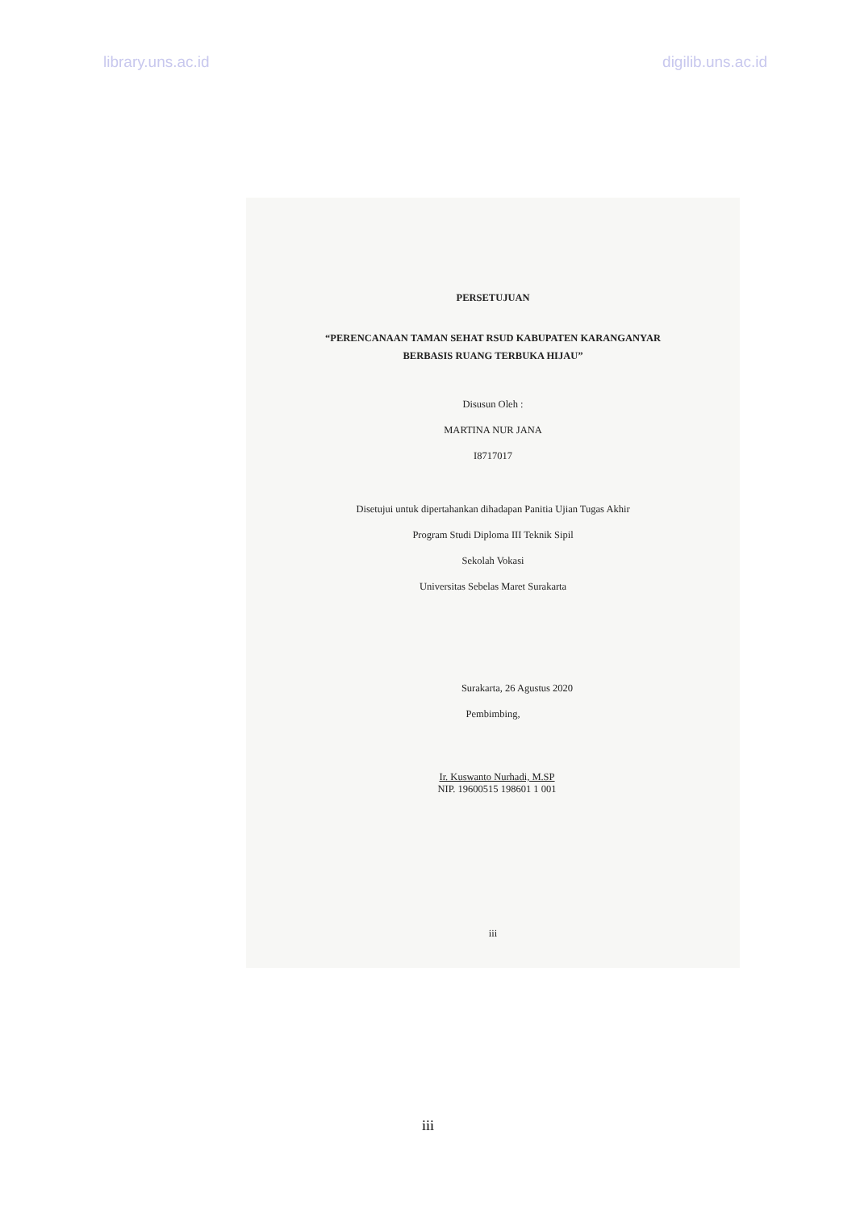library.uns.ac.id digilib.uns.ac.id
PERSETUJUAN
“PERENCANAAN TAMAN SEHAT RSUD KABUPATEN KARANGANYAR
BERBASIS RUANG TERBUKA HIJAU”
Disusun Oleh :
MARTINA NUR JANA
I8717017
Disetujui untuk dipertahankan dihadapan Panitia Ujian Tugas Akhir
Program Studi Diploma III Teknik Sipil
Sekolah Vokasi
Universitas Sebelas Maret Surakarta
Surakarta, 26 Agustus 2020
Pembimbing,
Ir. Kuswanto Nurhadi, M.SP
NIP. 19600515 198601 1 001
iii
iii